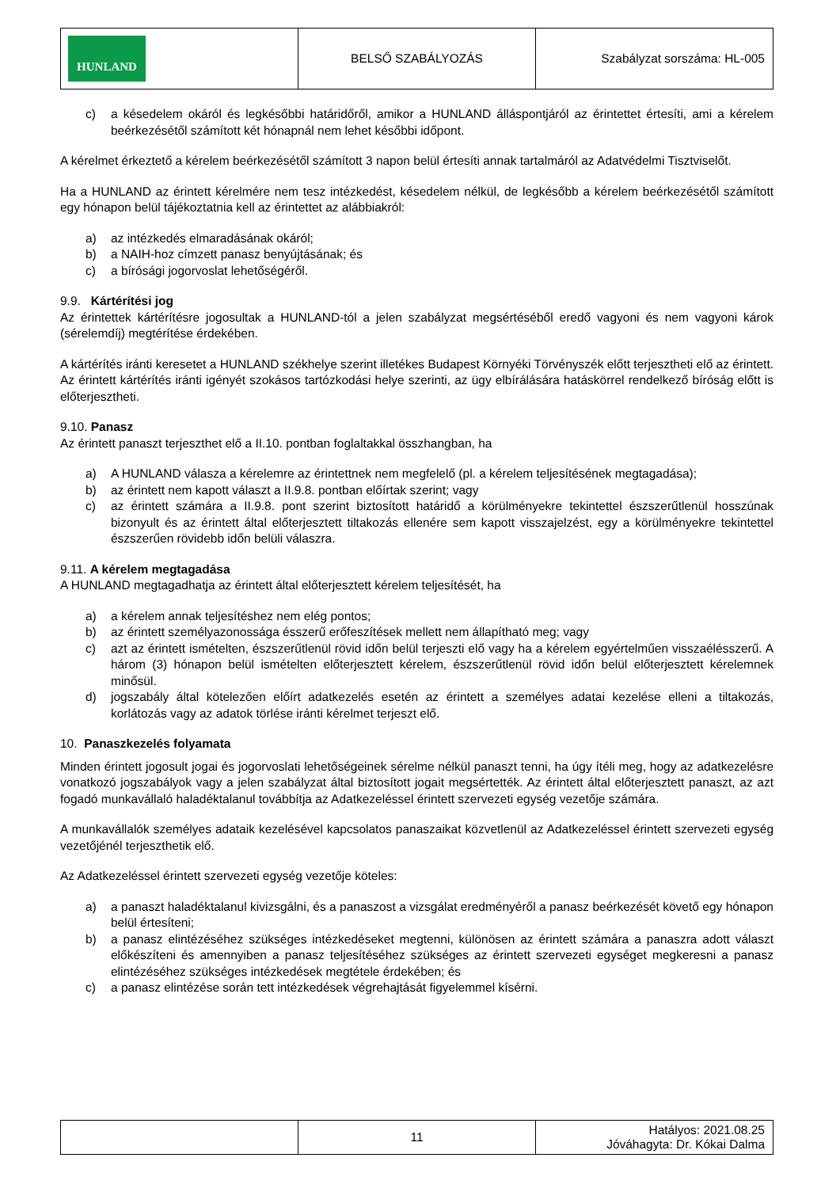| HUNLAND | BELSŐ SZABÁLYOZÁS | Szabályzat sorszáma: HL-005 |
c) a késedelem okáról és legkésőbbi határidőről, amikor a HUNLAND álláspontjáról az érintettet értesíti, ami a kérelem beérkezésétől számított két hónapnál nem lehet későbbi időpont.
A kérelmet érkeztető a kérelem beérkezésétől számított 3 napon belül értesíti annak tartalmáról az Adatvédelmi Tisztviselőt.
Ha a HUNLAND az érintett kérelmére nem tesz intézkedést, késedelem nélkül, de legkésőbb a kérelem beérkezésétől számított egy hónapon belül tájékoztatnia kell az érintettet az alábbiakról:
a) az intézkedés elmaradásának okáról;
b) a NAIH-hoz címzett panasz benyújtásának; és
c) a bírósági jogorvoslat lehetőségéről.
9.9. Kártérítési jog
Az érintettek kártérítésre jogosultak a HUNLAND-tól a jelen szabályzat megsértéséből eredő vagyoni és nem vagyoni károk (sérelemdíj) megtérítése érdekében.
A kártérítés iránti keresetet a HUNLAND székhelye szerint illetékes Budapest Környéki Törvényszék előtt terjesztheti elő az érintett. Az érintett kártérítés iránti igényét szokásos tartózkodási helye szerinti, az ügy elbírálására hatáskörrel rendelkező bíróság előtt is előterjesztheti.
9.10. Panasz
Az érintett panaszt terjeszthet elő a II.10. pontban foglaltakkal összhangban, ha
a) A HUNLAND válasza a kérelemre az érintettnek nem megfelelő (pl. a kérelem teljesítésének megtagadása);
b) az érintett nem kapott választ a II.9.8. pontban előírtak szerint; vagy
c) az érintett számára a II.9.8. pont szerint biztosított határidő a körülményekre tekintettel észszerűtlenül hosszúnak bizonyult és az érintett által előterjesztett tiltakozás ellenére sem kapott visszajelzést, egy a körülményekre tekintettel észszerűen rövidebb időn belüli válaszra.
9.11. A kérelem megtagadása
A HUNLAND megtagadhatja az érintett által előterjesztett kérelem teljesítését, ha
a) a kérelem annak teljesítéshez nem elég pontos;
b) az érintett személyazonossága ésszerű erőfeszítések mellett nem állapítható meg; vagy
c) azt az érintett ismételten, észszerűtlenül rövid időn belül terjeszti elő vagy ha a kérelem egyértelműen visszaélésszerű. A három (3) hónapon belül ismételten előterjesztett kérelem, észszerűtlenül rövid időn belül előterjesztett kérelemnek minősül.
d) jogszabály által kötelezően előírt adatkezelés esetén az érintett a személyes adatai kezelése elleni a tiltakozás, korlátozás vagy az adatok törlése iránti kérelmet terjeszt elő.
10. Panaszkezelés folyamata
Minden érintett jogosult jogai és jogorvoslati lehetőségeinek sérelme nélkül panaszt tenni, ha úgy ítéli meg, hogy az adatkezelésre vonatkozó jogszabályok vagy a jelen szabályzat által biztosított jogait megsértették. Az érintett által előterjesztett panaszt, az azt fogadó munkavállaló haladéktalanul továbbítja az Adatkezeléssel érintett szervezeti egység vezetője számára.
A munkavállalók személyes adataik kezelésével kapcsolatos panaszaikat közvetlenül az Adatkezeléssel érintett szervezeti egység vezetőjénél terjeszthetik elő.
Az Adatkezeléssel érintett szervezeti egység vezetője köteles:
a) a panaszt haladéktalanul kivizsgálni, és a panaszost a vizsgálat eredményéről a panasz beérkezését követő egy hónapon belül értesíteni;
b) a panasz elintézéséhez szükséges intézkedéseket megtenni, különösen az érintett számára a panaszra adott választ előkészíteni és amennyiben a panasz teljesítéséhez szükséges az érintett szervezeti egységet megkeresni a panasz elintézéséhez szükséges intézkedések megtétele érdekében; és
c) a panasz elintézése során tett intézkedések végrehajtását figyelemmel kísérni.
| | 11 | Hatályos: 2021.08.25 Jóváhagyta: Dr. Kókai Dalma |